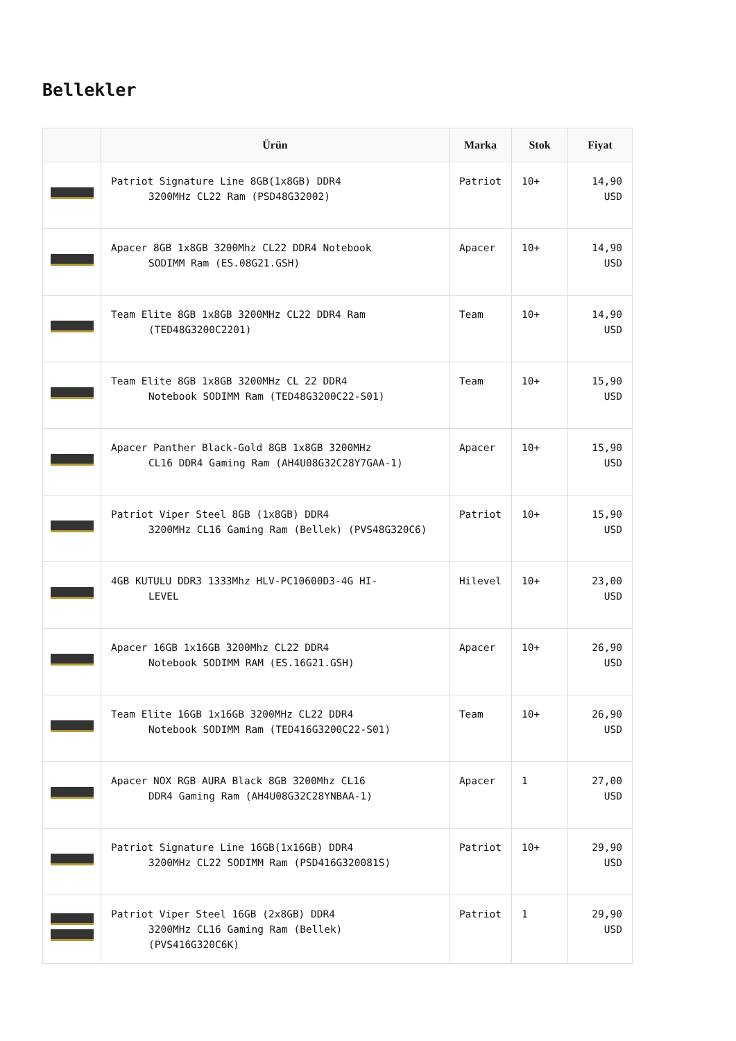Bellekler
| | Ürün | Marka | Stok | Fiyat |
| --- | --- | --- | --- | --- |
| | Patriot Signature Line 8GB(1x8GB) DDR4 3200MHz CL22 Ram (PSD48G32002) | Patriot | 10+ | 14,90 USD |
| | Apacer 8GB 1x8GB 3200Mhz CL22 DDR4 Notebook SODIMM Ram (ES.08G21.GSH) | Apacer | 10+ | 14,90 USD |
| | Team Elite 8GB 1x8GB 3200MHz CL22 DDR4 Ram (TED48G3200C2201) | Team | 10+ | 14,90 USD |
| | Team Elite 8GB 1x8GB 3200MHz CL 22 DDR4 Notebook SODIMM Ram (TED48G3200C22-S01) | Team | 10+ | 15,90 USD |
| | Apacer Panther Black-Gold 8GB 1x8GB 3200MHz CL16 DDR4 Gaming Ram (AH4U08G32C28Y7GAA-1) | Apacer | 10+ | 15,90 USD |
| | Patriot Viper Steel 8GB (1x8GB) DDR4 3200MHz CL16 Gaming Ram (Bellek) (PVS48G320C6) | Patriot | 10+ | 15,90 USD |
| | 4GB KUTULU DDR3 1333Mhz HLV-PC10600D3-4G HI- LEVEL | Hilevel | 10+ | 23,00 USD |
| | Apacer 16GB 1x16GB 3200Mhz CL22 DDR4 Notebook SODIMM RAM (ES.16G21.GSH) | Apacer | 10+ | 26,90 USD |
| | Team Elite 16GB 1x16GB 3200MHz CL22 DDR4 Notebook SODIMM Ram (TED416G3200C22-S01) | Team | 10+ | 26,90 USD |
| | Apacer NOX RGB AURA Black 8GB 3200Mhz CL16 DDR4 Gaming Ram (AH4U08G32C28YNBAA-1) | Apacer | 1 | 27,00 USD |
| | Patriot Signature Line 16GB(1x16GB) DDR4 3200MHz CL22 SODIMM Ram (PSD416G320081S) | Patriot | 10+ | 29,90 USD |
| | Patriot Viper Steel 16GB (2x8GB) DDR4 3200MHz CL16 Gaming Ram (Bellek) (PVS416G320C6K) | Patriot | 1 | 29,90 USD |